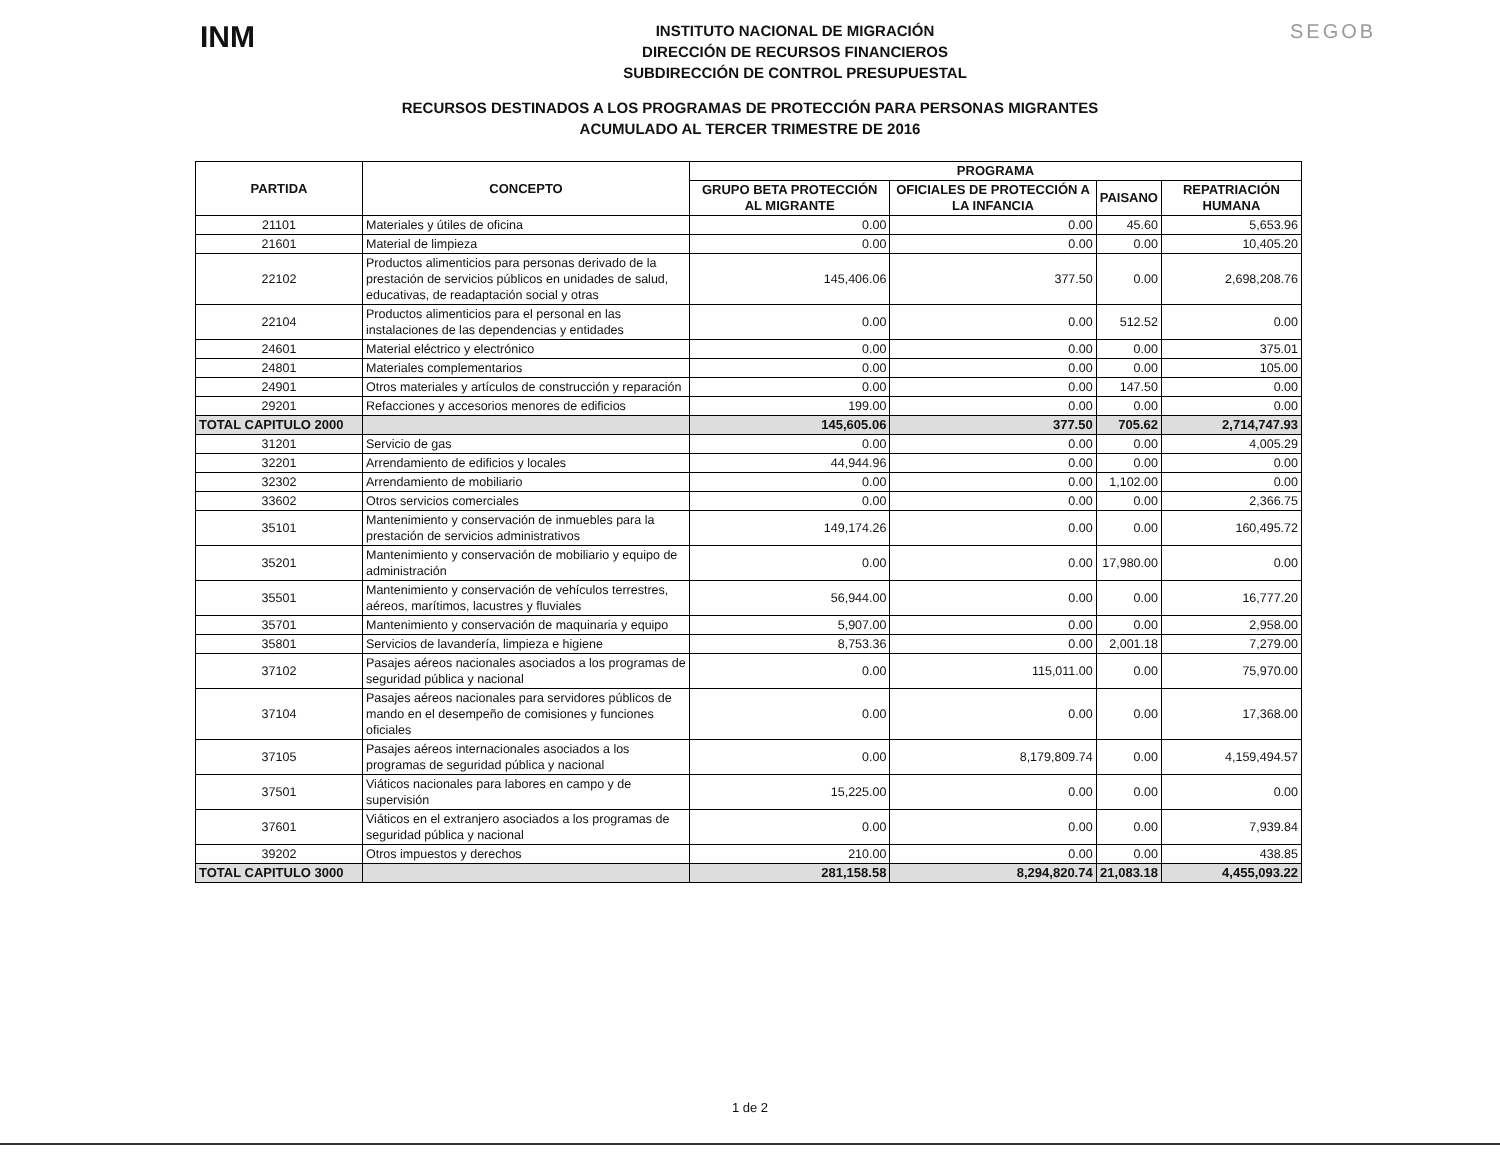INM
INSTITUTO NACIONAL DE MIGRACIÓN
DIRECCIÓN DE RECURSOS FINANCIEROS
SUBDIRECCIÓN DE CONTROL PRESUPUESTAL
SEGOB
RECURSOS DESTINADOS A LOS PROGRAMAS DE PROTECCIÓN PARA PERSONAS MIGRANTES
ACUMULADO AL TERCER TRIMESTRE DE 2016
| PARTIDA | CONCEPTO | PROGRAMA | | | |
| --- | --- | --- | --- | --- | --- |
| | | GRUPO BETA PROTECCIÓN AL MIGRANTE | OFICIALES DE PROTECCIÓN A LA INFANCIA | PAISANO | REPATRIACIÓN HUMANA |
| 21101 | Materiales y útiles de oficina | 0.00 | 0.00 | 45.60 | 5,653.96 |
| 21601 | Material de limpieza | 0.00 | 0.00 | 0.00 | 10,405.20 |
| 22102 | Productos alimenticios para personas derivado de la prestación de servicios públicos en unidades de salud, educativas, de readaptación social y otras | 145,406.06 | 377.50 | 0.00 | 2,698,208.76 |
| 22104 | Productos alimenticios para el personal en las instalaciones de las dependencias y entidades | 0.00 | 0.00 | 512.52 | 0.00 |
| 24601 | Material eléctrico y electrónico | 0.00 | 0.00 | 0.00 | 375.01 |
| 24801 | Materiales complementarios | 0.00 | 0.00 | 0.00 | 105.00 |
| 24901 | Otros materiales y artículos de construcción y reparación | 0.00 | 0.00 | 147.50 | 0.00 |
| 29201 | Refacciones y accesorios menores de edificios | 199.00 | 0.00 | 0.00 | 0.00 |
| TOTAL CAPITULO 2000 | | 145,605.06 | 377.50 | 705.62 | 2,714,747.93 |
| 31201 | Servicio de gas | 0.00 | 0.00 | 0.00 | 4,005.29 |
| 32201 | Arrendamiento de edificios y locales | 44,944.96 | 0.00 | 0.00 | 0.00 |
| 32302 | Arrendamiento de mobiliario | 0.00 | 0.00 | 1,102.00 | 0.00 |
| 33602 | Otros servicios comerciales | 0.00 | 0.00 | 0.00 | 2,366.75 |
| 35101 | Mantenimiento y conservación de inmuebles para la prestación de servicios administrativos | 149,174.26 | 0.00 | 0.00 | 160,495.72 |
| 35201 | Mantenimiento y conservación de mobiliario y equipo de administración | 0.00 | 0.00 | 17,980.00 | 0.00 |
| 35501 | Mantenimiento y conservación de vehículos terrestres, aéreos, marítimos, lacustres y fluviales | 56,944.00 | 0.00 | 0.00 | 16,777.20 |
| 35701 | Mantenimiento y conservación de maquinaria y equipo | 5,907.00 | 0.00 | 0.00 | 2,958.00 |
| 35801 | Servicios de lavandería, limpieza e higiene | 8,753.36 | 0.00 | 2,001.18 | 7,279.00 |
| 37102 | Pasajes aéreos nacionales asociados a los programas de seguridad pública y nacional | 0.00 | 115,011.00 | 0.00 | 75,970.00 |
| 37104 | Pasajes aéreos nacionales para servidores públicos de mando en el desempeño de comisiones y funciones oficiales | 0.00 | 0.00 | 0.00 | 17,368.00 |
| 37105 | Pasajes aéreos internacionales asociados a los programas de seguridad pública y nacional | 0.00 | 8,179,809.74 | 0.00 | 4,159,494.57 |
| 37501 | Viáticos nacionales para labores en campo y de supervisión | 15,225.00 | 0.00 | 0.00 | 0.00 |
| 37601 | Viáticos en el extranjero asociados a los programas de seguridad pública y nacional | 0.00 | 0.00 | 0.00 | 7,939.84 |
| 39202 | Otros impuestos y derechos | 210.00 | 0.00 | 0.00 | 438.85 |
| TOTAL CAPITULO 3000 | | 281,158.58 | 8,294,820.74 | 21,083.18 | 4,455,093.22 |
1 de 2